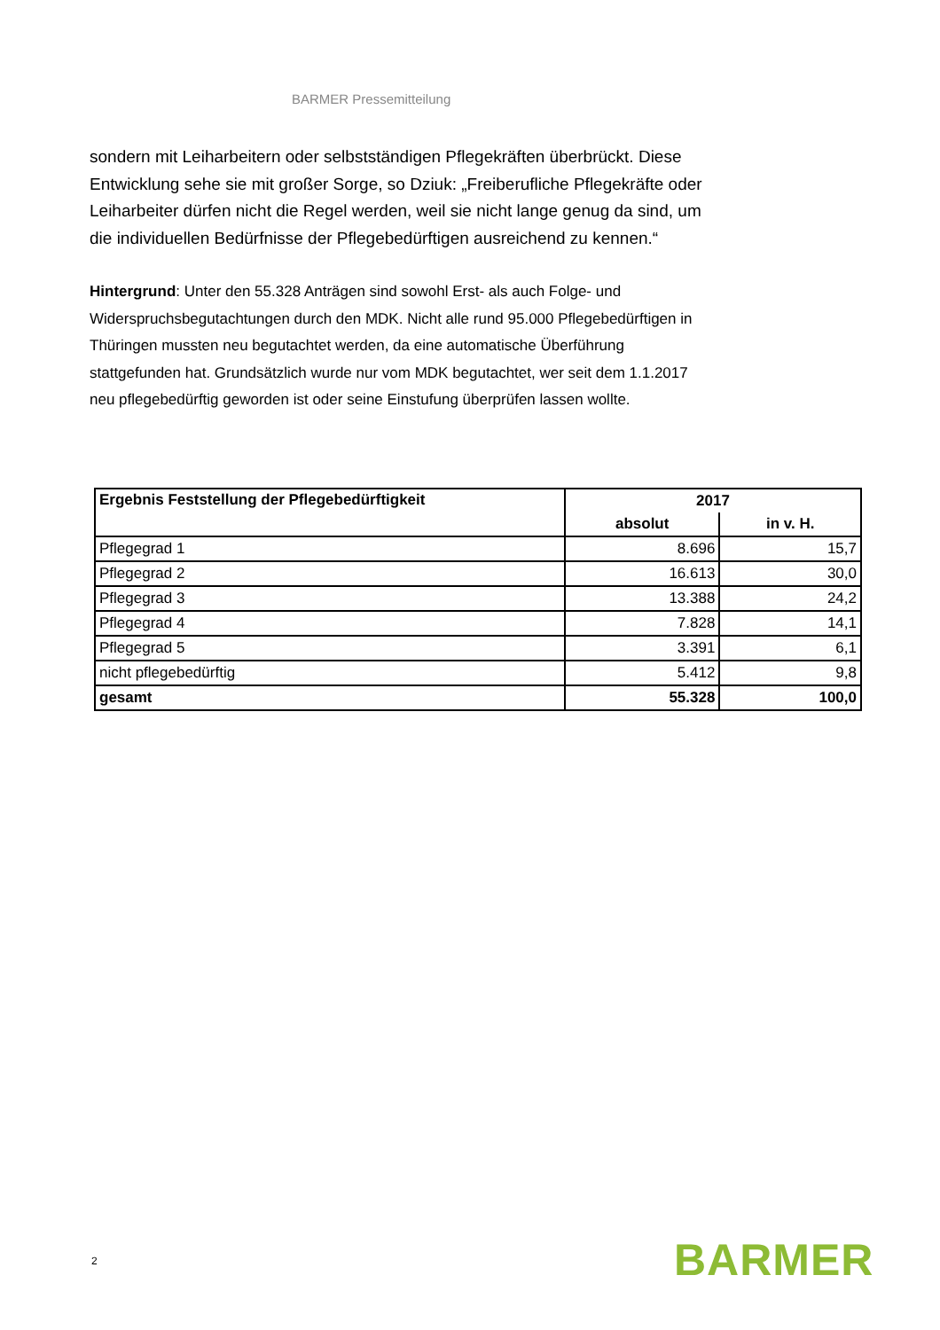BARMER Pressemitteilung
sondern mit Leiharbeitern oder selbstständigen Pflegekräften überbrückt. Diese Entwicklung sehe sie mit großer Sorge, so Dziuk: „Freiberufliche Pflegekräfte oder Leiharbeiter dürfen nicht die Regel werden, weil sie nicht lange genug da sind, um die individuellen Bedürfnisse der Pflegebedürftigen ausreichend zu kennen.“
Hintergrund: Unter den 55.328 Anträgen sind sowohl Erst- als auch Folge- und Widerspruchsbegutachtungen durch den MDK. Nicht alle rund 95.000 Pflegebedürftigen in Thüringen mussten neu begutachtet werden, da eine automatische Überführung stattgefunden hat. Grundsätzlich wurde nur vom MDK begutachtet, wer seit dem 1.1.2017 neu pflegebedürftig geworden ist oder seine Einstufung überprüfen lassen wollte.
| Ergebnis Feststellung der Pflegebedürftigkeit | 2017 | |
| --- | --- | --- |
| | absolut | in v. H. |
| Pflegegrad 1 | 8.696 | 15,7 |
| Pflegegrad 2 | 16.613 | 30,0 |
| Pflegegrad 3 | 13.388 | 24,2 |
| Pflegegrad 4 | 7.828 | 14,1 |
| Pflegegrad 5 | 3.391 | 6,1 |
| nicht pflegebedürftig | 5.412 | 9,8 |
| gesamt | 55.328 | 100,0 |
2 BARMER